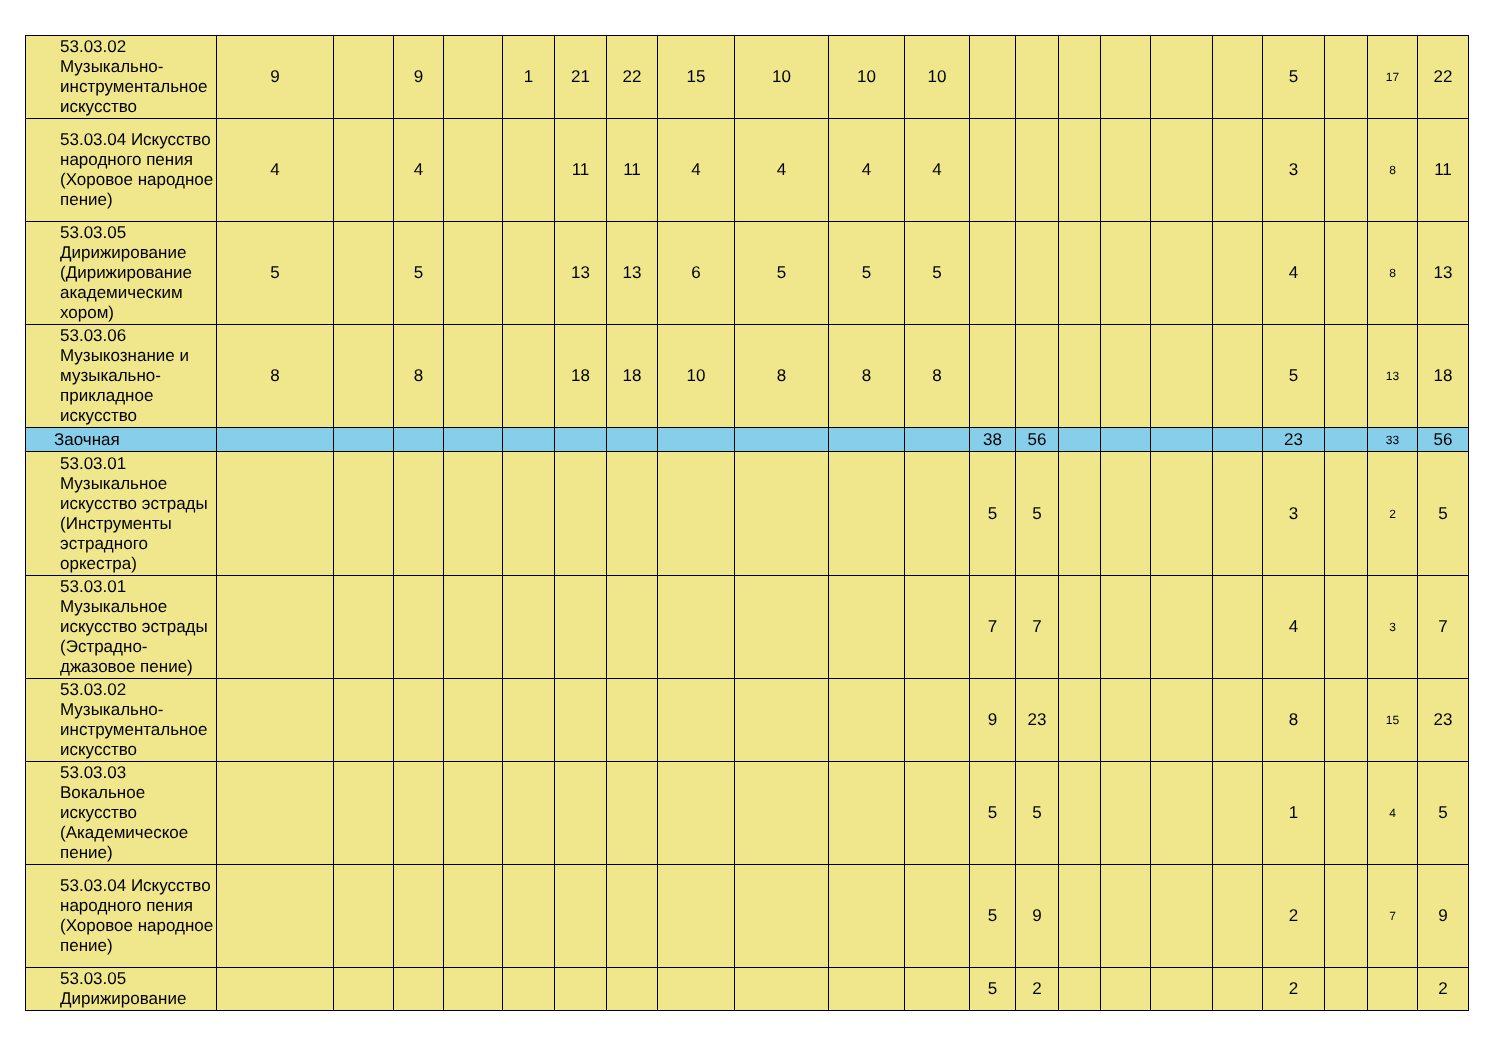| 53.03.02 Музыкально-инструментальное искусство | 9 | | 9 | | 1 | 21 | 22 | 15 | 10 | 10 | 10 | | | | | | | 5 | | 17 | 22 |
| 53.03.04 Искусство народного пения (Хоровое народное пение) | 4 | | 4 | | | 11 | 11 | 4 | 4 | 4 | 4 | | | | | | | 3 | | 8 | 11 |
| 53.03.05 Дирижирование (Дирижирование академическим хором) | 5 | | 5 | | | 13 | 13 | 6 | 5 | 5 | 5 | | | | | | | 4 | | 8 | 13 |
| 53.03.06 Музыкознание и музыкально-прикладное искусство | 8 | | 8 | | | 18 | 18 | 10 | 8 | 8 | 8 | | | | | | | 5 | | 13 | 18 |
| Заочная | | | | | | | | | | | | 38 | 56 | | | | | 23 | | 33 | 56 |
| 53.03.01 Музыкальное искусство эстрады (Инструменты эстрадного оркестра) | | | | | | | | | | | | 5 | 5 | | | | | 3 | | 2 | 5 |
| 53.03.01 Музыкальное искусство эстрады (Эстрадно-джазовое пение) | | | | | | | | | | | | 7 | 7 | | | | | 4 | | 3 | 7 |
| 53.03.02 Музыкально-инструментальное искусство | | | | | | | | | | | | 9 | 23 | | | | | 8 | | 15 | 23 |
| 53.03.03 Вокальное искусство (Академическое пение) | | | | | | | | | | | | 5 | 5 | | | | | 1 | | 4 | 5 |
| 53.03.04 Искусство народного пения (Хоровое народное пение) | | | | | | | | | | | | 5 | 9 | | | | | 2 | | 7 | 9 |
| 53.03.05 Дирижирование | | | | | | | | | | | | 5 | 2 | | | | | 2 | | | 2 |